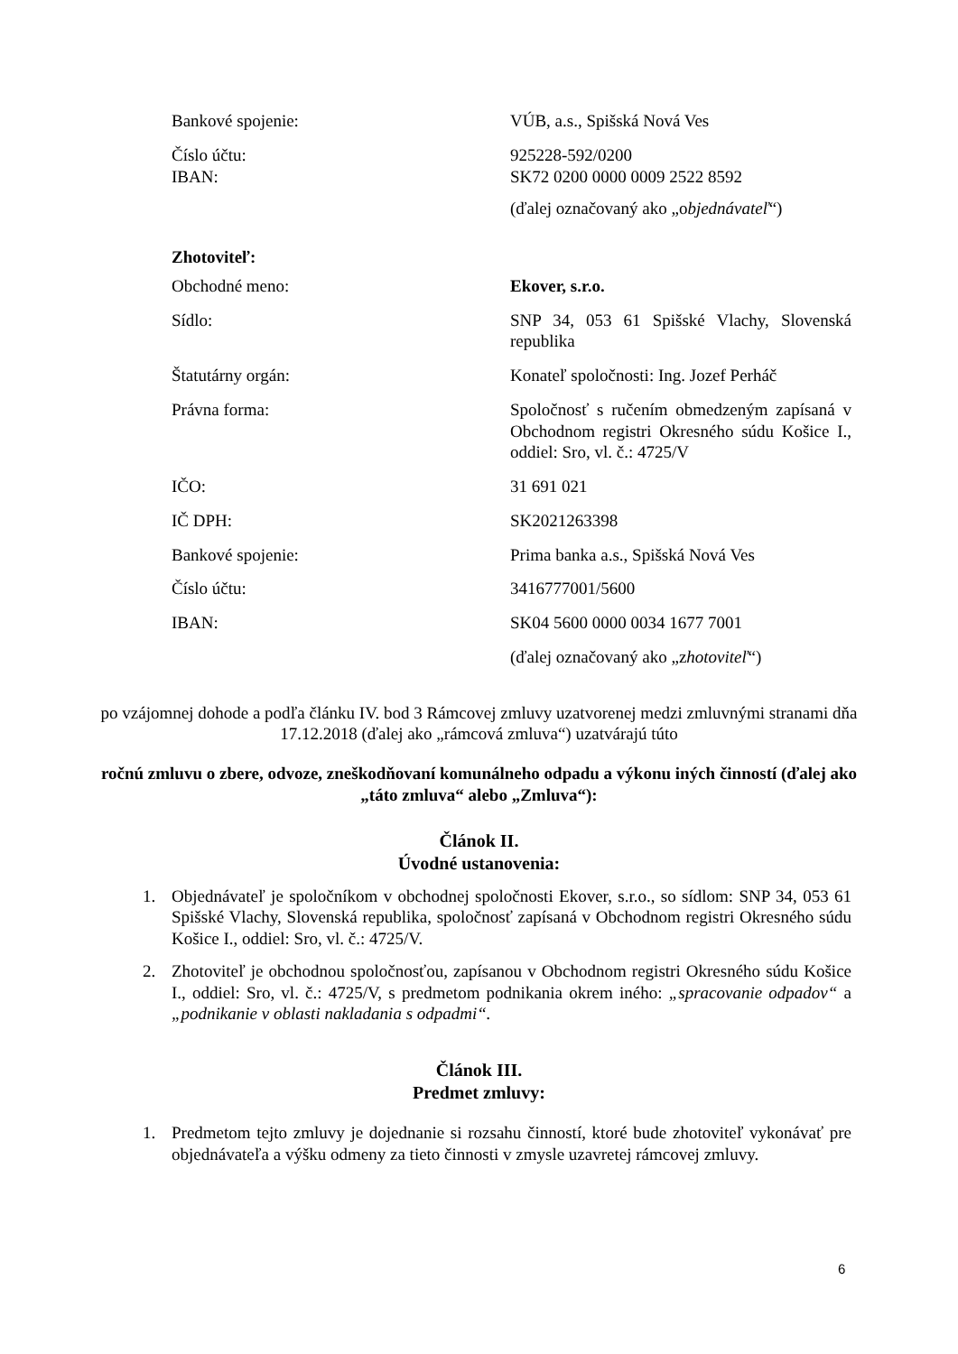Bankové spojenie: VÚB, a.s., Spišská Nová Ves
Číslo účtu:
IBAN:
925228-592/0200
SK72 0200 0000 0009 2522 8592
(ďalej označovaný ako „objednávateľ“)
Zhotoviteľ:
Obchodné meno: Ekover, s.r.o.
Sídlo: SNP 34, 053 61 Spišské Vlachy, Slovenská republika
Štatutárny orgán: Konateľ spoločnosti: Ing. Jozef Perháč
Právna forma: Spoločnosť s ručením obmedzeným zapísaná v Obchodnom registri Okresného súdu Košice I., oddiel: Sro, vl. č.: 4725/V
IČO: 31 691 021
IČ DPH: SK2021263398
Bankové spojenie: Prima banka a.s., Spišská Nová Ves
Číslo účtu: 3416777001/5600
IBAN: SK04 5600 0000 0034 1677 7001
(ďalej označovaný ako „zhotoviteľ“)
po vzájomnej dohode a podľa článku IV. bod 3 Rámcovej zmluvy uzatvorenej medzi zmluvnými stranami dňa 17.12.2018 (ďalej ako „rámcová zmluva“) uzatvárajú túto
ročnú zmluvu o zbere, odvoze, zneškodňovaní komunálneho odpadu a výkonu iných činností (ďalej ako „táto zmluva“ alebo „Zmluva“):
Článok II.
Úvodné ustanovenia:
1. Objednávateľ je spoločníkom v obchodnej spoločnosti Ekover, s.r.o., so sídlom: SNP 34, 053 61 Spišské Vlachy, Slovenská republika, spoločnosť zapísaná v Obchodnom registri Okresného súdu Košice I., oddiel: Sro, vl. č.: 4725/V.
2. Zhotoviteľ je obchodnou spoločnosťou, zapísanou v Obchodnom registri Okresného súdu Košice I., oddiel: Sro, vl. č.: 4725/V, s predmetom podnikania okrem iného: „spracovanie odpadov“ a „podnikanie v oblasti nakladania s odpadmi“.
Článok III.
Predmet zmluvy:
1. Predmetom tejto zmluvy je dojednanie si rozsahu činností, ktoré bude zhotoviteľ vykonávať pre objednávateľa a výšku odmeny za tieto činnosti v zmysle uzavretej rámcovej zmluvy.
6